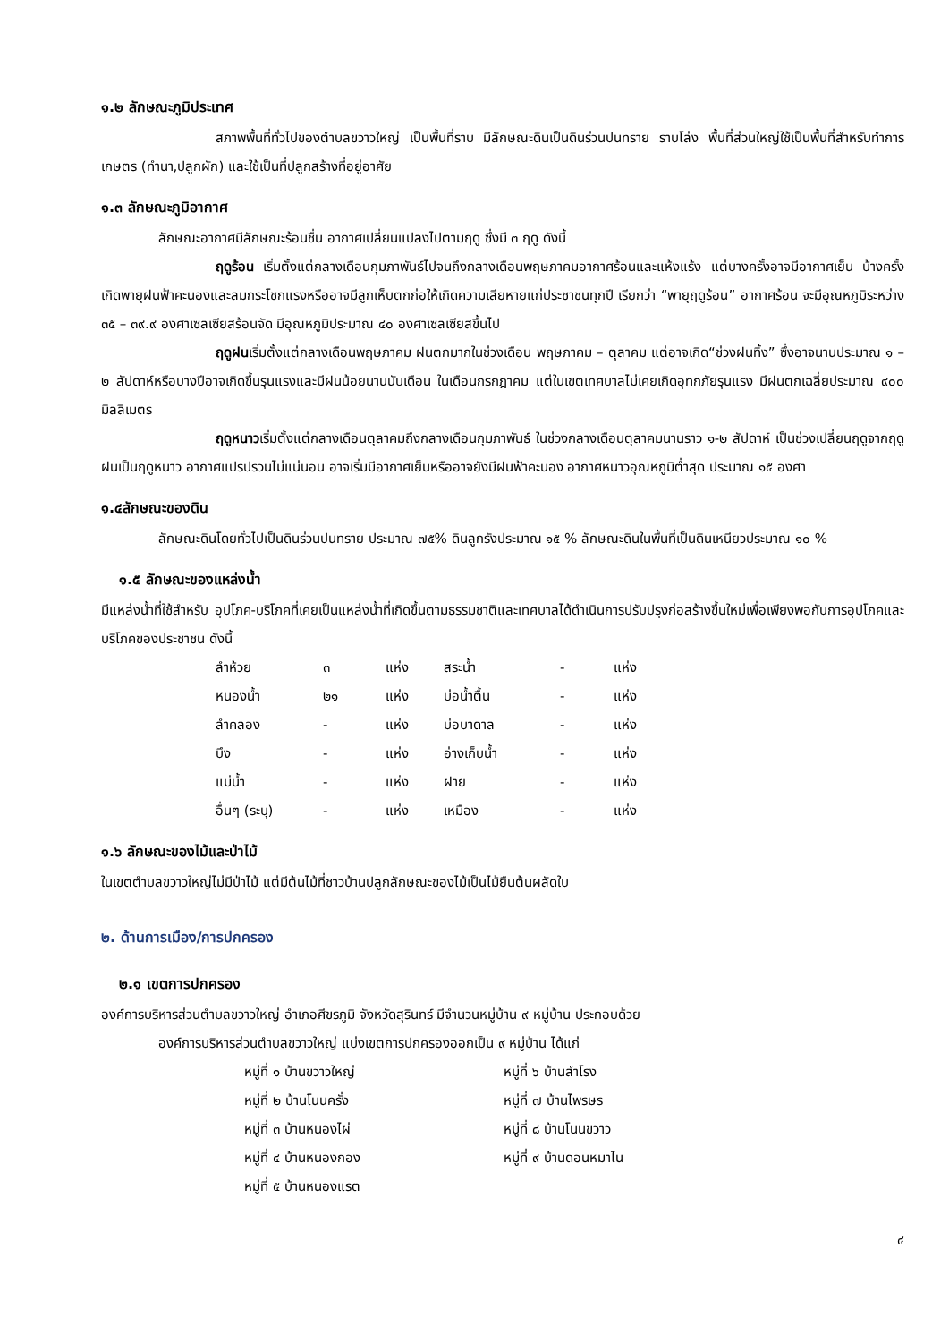๑.๒ ลักษณะภูมิประเทศ
สภาพพื้นที่ทั่วไปของตำบลขวาวใหญ่ เป็นพื้นที่ราบ มีลักษณะดินเป็นดินร่วนปนทราย ราบโล่ง พื้นที่ส่วนใหญ่ใช้เป็นพื้นที่สำหรับทำการเกษตร (ทำนา,ปลูกผัก) และใช้เป็นที่ปลูกสร้างที่อยู่อาศัย
๑.๓ ลักษณะภูมิอากาศ
ลักษณะอากาศมีลักษณะร้อนชื่น อากาศเปลี่ยนแปลงไปตามฤดู ซึ่งมี ๓ ฤดู ดังนี้
ฤดูร้อน เริ่มตั้งแต่กลางเดือนกุมภาพันธ์ไปจนถึงกลางเดือนพฤษภาคมอากาศร้อนและแห้งแร้ง แต่บางครั้งอาจมีอากาศเย็น บ้างครั้งเกิดพายุฝนฟ้าคะนองและลมกระโชกแรงหรืออาจมีลูกเห็บตกก่อให้เกิดความเสียหายแก่ประชาชนทุกปี เรียกว่า “พายุฤดูร้อน” อากาศร้อน จะมีอุณหภูมิระหว่าง ๓๕ – ๓๙.๙ องศาเซลเซียสร้อนจัด มีอุณหภูมิประมาณ ๔๐ องศาเซลเซียสขึ้นไป
ฤดูฝนเริ่มตั้งแต่กลางเดือนพฤษภาคม ฝนตกมากในช่วงเดือน พฤษภาคม – ตุลาคม แต่อาจเกิด“ช่วงฝนทิ้ง” ซึ่งอาจนานประมาณ ๑ – ๒ สัปดาห์หรือบางปีอาจเกิดขึ้นรุนแรงและมีฝนน้อยนานนับเดือน ในเดือนกรกฎาคม แต่ในเขตเทศบาลไม่เคยเกิดอุทกภัยรุนแรง มีฝนตกเฉลี่ยประมาณ ๙๐๐ มิลลิเมตร
ฤดูหนาวเริ่มตั้งแต่กลางเดือนตุลาคมถึงกลางเดือนกุมภาพันธ์ ในช่วงกลางเดือนตุลาคมนานราว ๑-๒ สัปดาห์ เป็นช่วงเปลี่ยนฤดูจากฤดูฝนเป็นฤดูหนาว อากาศแปรปรวนไม่แน่นอน อาจเริ่มมีอากาศเย็นหรืออาจยังมีฝนฟ้าคะนอง อากาศหนาวอุณหภูมิต่ำสุด ประมาณ ๑๕ องศา
๑.๔ลักษณะของดิน
ลักษณะดินโดยทั่วไปเป็นดินร่วนปนทราย ประมาณ ๗๕% ดินลูกรังประมาณ ๑๕ % ลักษณะดินในพื้นที่เป็นดินเหนียวประมาณ ๑๐ %
๑.๕ ลักษณะของแหล่งน้ำ
มีแหล่งน้ำที่ใช้สำหรับ อุปโภค-บริโภคที่เคยเป็นแหล่งน้ำที่เกิดขึ้นตามธรรมชาติและเทศบาลได้ดำเนินการปรับปรุงก่อสร้างขึ้นใหม่เพื่อเพียงพอกับการอุปโภคและบริโภคของประชาชน ดังนี้
| ลำห้วย | ๓ | แห่ง | สระน้ำ | - | แห่ง |
| หนองน้ำ | ๒๑ | แห่ง | บ่อน้ำตื้น | - | แห่ง |
| ลำคลอง | - | แห่ง | บ่อบาดาล | - | แห่ง |
| บึง | - | แห่ง | อ่างเก็บน้ำ | - | แห่ง |
| แม่น้ำ | - | แห่ง | ฝาย | - | แห่ง |
| อื่นๆ (ระบุ) | - | แห่ง | เหมือง | - | แห่ง |
๑.๖ ลักษณะของไม้และป่าไม้
ในเขตตำบลขวาวใหญ่ไม่มีป่าไม้ แต่มีต้นไม้ที่ชาวบ้านปลูกลักษณะของไม้เป็นไม้ยืนต้นผลัดใบ
๒. ด้านการเมือง/การปกครอง
๒.๑ เขตการปกครอง
องค์การบริหารส่วนตำบลขวาวใหญ่ อำเภอศีขรภูมิ จังหวัดสุรินทร์ มีจำนวนหมู่บ้าน ๙ หมู่บ้าน ประกอบด้วย
องค์การบริหารส่วนตำบลขวาวใหญ่ แบ่งเขตการปกครองออกเป็น ๙ หมู่บ้าน ได้แก่
| หมู่ที่ ๑ บ้านขวาวใหญ่ | หมู่ที่ ๖ บ้านสำโรง |
| หมู่ที่ ๒ บ้านโนนครั่ง | หมู่ที่ ๗ บ้านไพรษร |
| หมู่ที่ ๓ บ้านหนองไผ่ | หมู่ที่ ๘ บ้านโนนขวาว |
| หมู่ที่ ๔ บ้านหนองกอง | หมู่ที่ ๙ บ้านดอนหมาไน |
| หมู่ที่ ๕ บ้านหนองแรต | |
๔